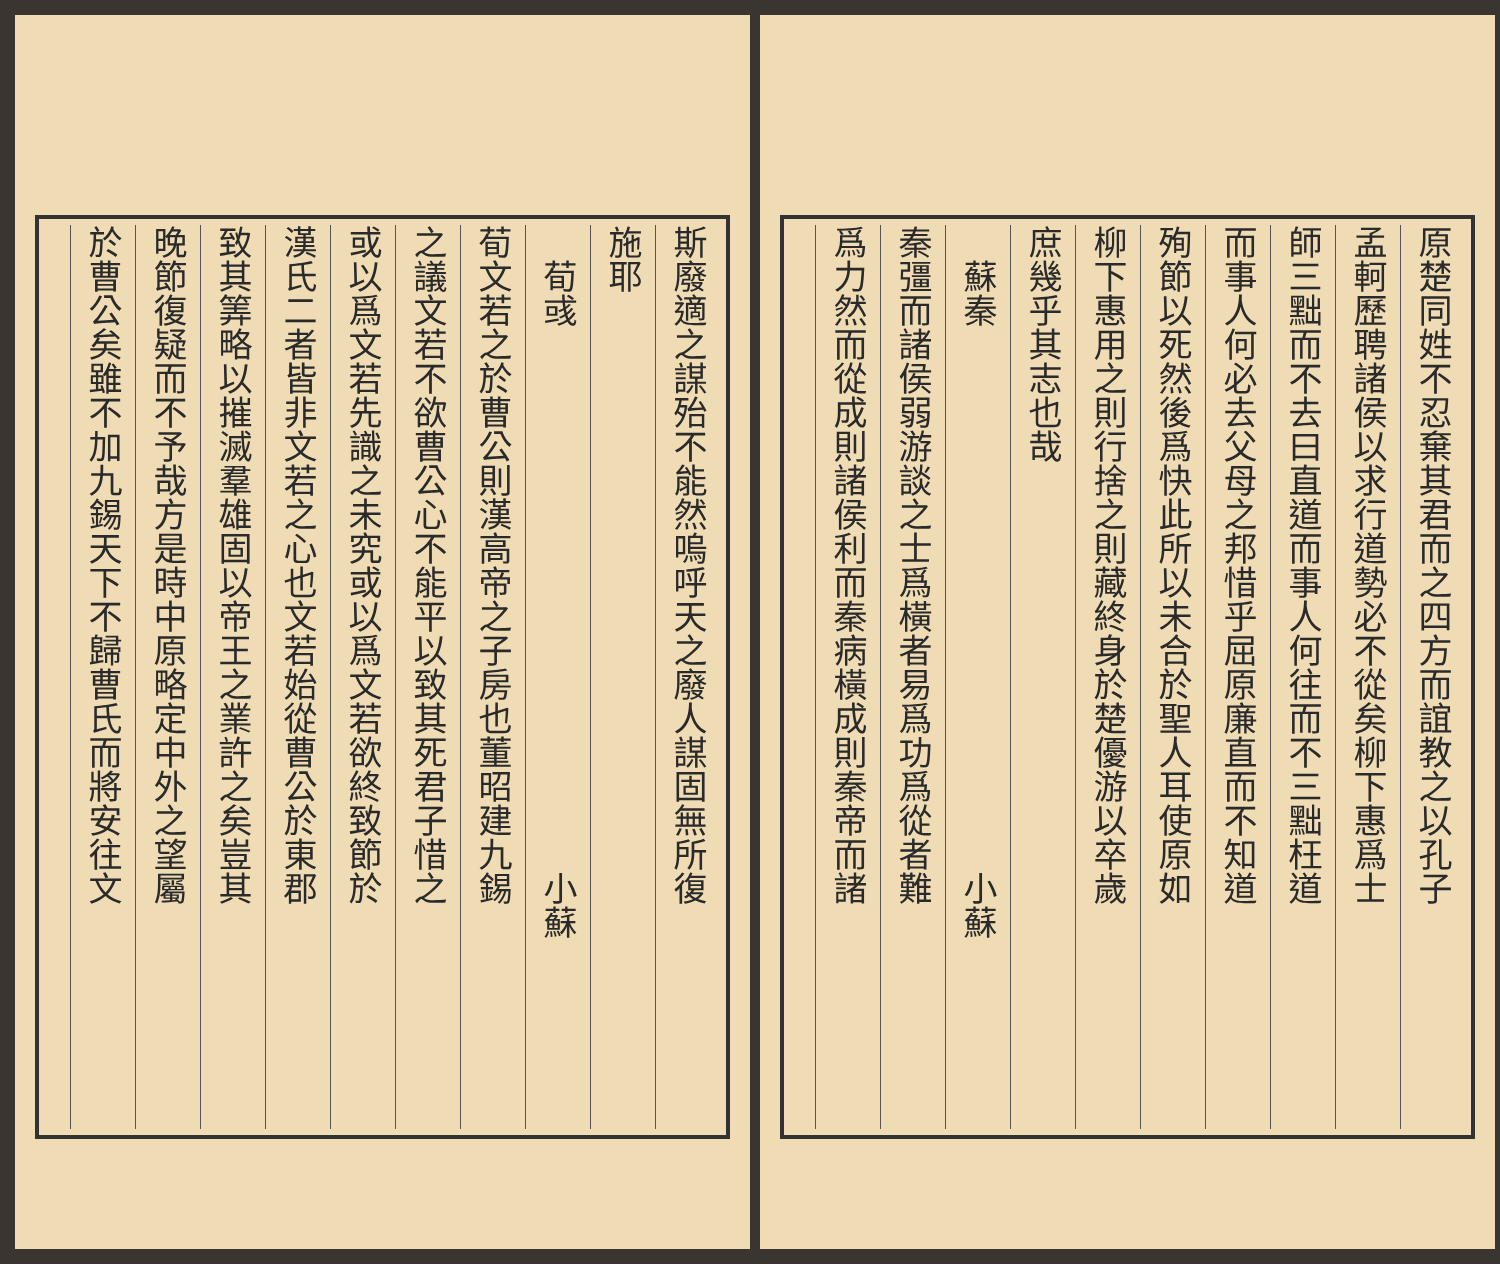原楚同姓不忍棄其君而之四方而誼教之以孔子
孟軻歷聘諸侯以求行道勢必不從矣柳下惠爲士
師三黜而不去曰直道而事人何往而不三黜枉道
而事人何必去父母之邦惜乎屈原廉直而不知道
殉節以死然後爲快此所以未合於聖人耳使原如
柳下惠用之則行捨之則藏終身於楚優游以卒歲
庶幾乎其志也哉
　蘇秦　　　　　　　　　　　　　　　　小蘇
秦彊而諸侯弱游談之士爲橫者易爲功爲從者難
爲力然而從成則諸侯利而秦病橫成則秦帝而諸
斯廢適之謀殆不能然嗚呼天之廢人謀固無所復
施耶
　荀彧　　　　　　　　　　　　　　　　小蘇
荀文若之於曹公則漢高帝之子房也董昭建九錫
之議文若不欲曹公心不能平以致其死君子惜之
或以爲文若先識之未究或以爲文若欲終致節於
漢氏二者皆非文若之心也文若始從曹公於東郡
致其筭略以摧滅羣雄固以帝王之業許之矣豈其
晚節復疑而不予哉方是時中原略定中外之望屬
於曹公矣雖不加九錫天下不歸曹氏而將安往文